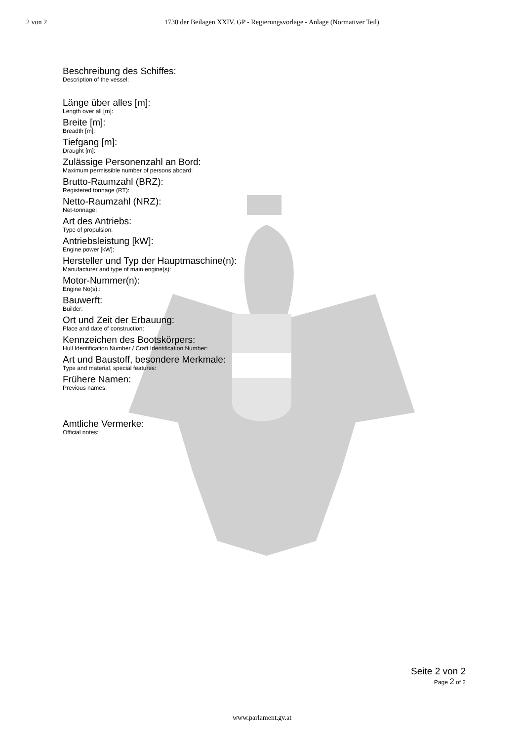2 von 2 1730 der Beilagen XXIV. GP - Regierungsvorlage - Anlage (Normativer Teil)
Beschreibung des Schiffes:
Description of the vessel:
Länge über alles [m]:
Length over all [m]:
Breite [m]:
Breadth [m]:
Tiefgang [m]:
Draught [m]:
Zulässige Personenzahl an Bord:
Maximum permissible number of persons aboard:
Brutto-Raumzahl (BRZ):
Registered tonnage (RT):
Netto-Raumzahl (NRZ):
Net-tonnage:
Art des Antriebs:
Type of propulsion:
Antriebsleistung [kW]:
Engine power [kW]:
Hersteller und Typ der Hauptmaschine(n):
Manufacturer and type of main engine(s):
Motor-Nummer(n):
Engine No(s).:
Bauwerft:
Builder:
Ort und Zeit der Erbauung:
Place and date of construction:
Kennzeichen des Bootskörpers:
Hull Identification Number / Craft Identification Number:
Art und Baustoff, besondere Merkmale:
Type and material, special features:
Frühere Namen:
Previous names:
Amtliche Vermerke:
Official notes:
Seite 2 von 2
Page 2 of 2
www.parlament.gv.at